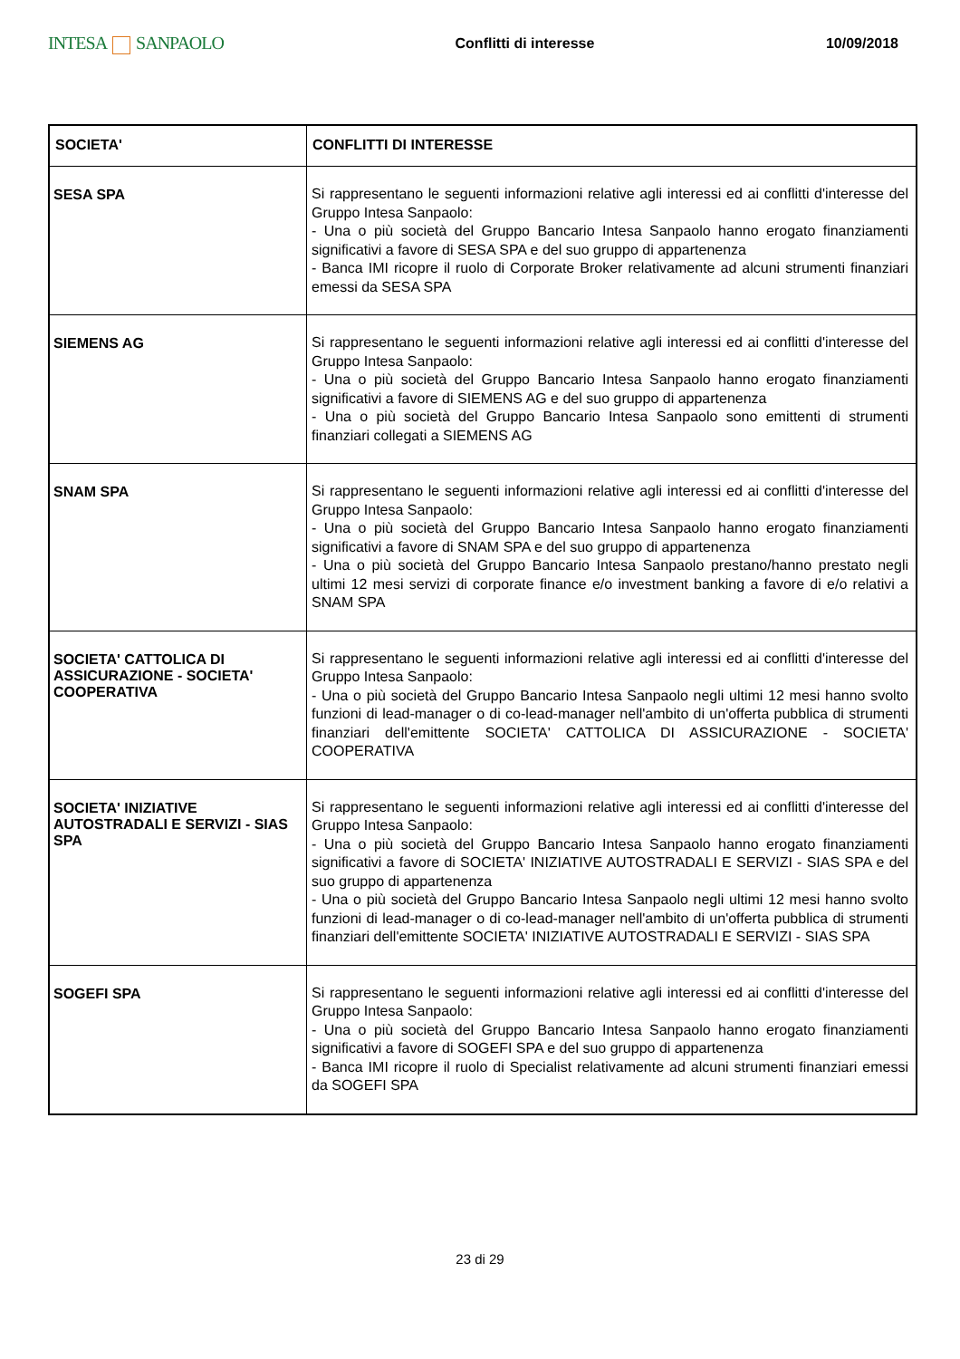INTESA SANPAOLO
Conflitti di interesse 10/09/2018
| SOCIETA' | CONFLITTI DI INTERESSE |
| --- | --- |
| SESA SPA | Si rappresentano le seguenti informazioni relative agli interessi ed ai conflitti d'interesse del Gruppo Intesa Sanpaolo: - Una o più società del Gruppo Bancario Intesa Sanpaolo hanno erogato finanziamenti significativi a favore di SESA SPA e del suo gruppo di appartenenza - Banca IMI ricopre il ruolo di Corporate Broker relativamente ad alcuni strumenti finanziari emessi da SESA SPA |
| SIEMENS AG | Si rappresentano le seguenti informazioni relative agli interessi ed ai conflitti d'interesse del Gruppo Intesa Sanpaolo: - Una o più società del Gruppo Bancario Intesa Sanpaolo hanno erogato finanziamenti significativi a favore di SIEMENS AG e del suo gruppo di appartenenza - Una o più società del Gruppo Bancario Intesa Sanpaolo sono emittenti di strumenti finanziari collegati a SIEMENS AG |
| SNAM SPA | Si rappresentano le seguenti informazioni relative agli interessi ed ai conflitti d'interesse del Gruppo Intesa Sanpaolo: - Una o più società del Gruppo Bancario Intesa Sanpaolo hanno erogato finanziamenti significativi a favore di SNAM SPA e del suo gruppo di appartenenza - Una o più società del Gruppo Bancario Intesa Sanpaolo prestano/hanno prestato negli ultimi 12 mesi servizi di corporate finance e/o investment banking a favore di e/o relativi a SNAM SPA |
| SOCIETA' CATTOLICA DI ASSICURAZIONE - SOCIETA' COOPERATIVA | Si rappresentano le seguenti informazioni relative agli interessi ed ai conflitti d'interesse del Gruppo Intesa Sanpaolo: - Una o più società del Gruppo Bancario Intesa Sanpaolo negli ultimi 12 mesi hanno svolto funzioni di lead-manager o di co-lead-manager nell'ambito di un'offerta pubblica di strumenti finanziari dell'emittente SOCIETA' CATTOLICA DI ASSICURAZIONE - SOCIETA' COOPERATIVA |
| SOCIETA' INIZIATIVE AUTOSTRADALI E SERVIZI - SIAS SPA | Si rappresentano le seguenti informazioni relative agli interessi ed ai conflitti d'interesse del Gruppo Intesa Sanpaolo: - Una o più società del Gruppo Bancario Intesa Sanpaolo hanno erogato finanziamenti significativi a favore di SOCIETA' INIZIATIVE AUTOSTRADALI E SERVIZI - SIAS SPA e del suo gruppo di appartenenza - Una o più società del Gruppo Bancario Intesa Sanpaolo negli ultimi 12 mesi hanno svolto funzioni di lead-manager o di co-lead-manager nell'ambito di un'offerta pubblica di strumenti finanziari dell'emittente SOCIETA' INIZIATIVE AUTOSTRADALI E SERVIZI - SIAS SPA |
| SOGEFI SPA | Si rappresentano le seguenti informazioni relative agli interessi ed ai conflitti d'interesse del Gruppo Intesa Sanpaolo: - Una o più società del Gruppo Bancario Intesa Sanpaolo hanno erogato finanziamenti significativi a favore di SOGEFI SPA e del suo gruppo di appartenenza - Banca IMI ricopre il ruolo di Specialist relativamente ad alcuni strumenti finanziari emessi da SOGEFI SPA |
23 di 29